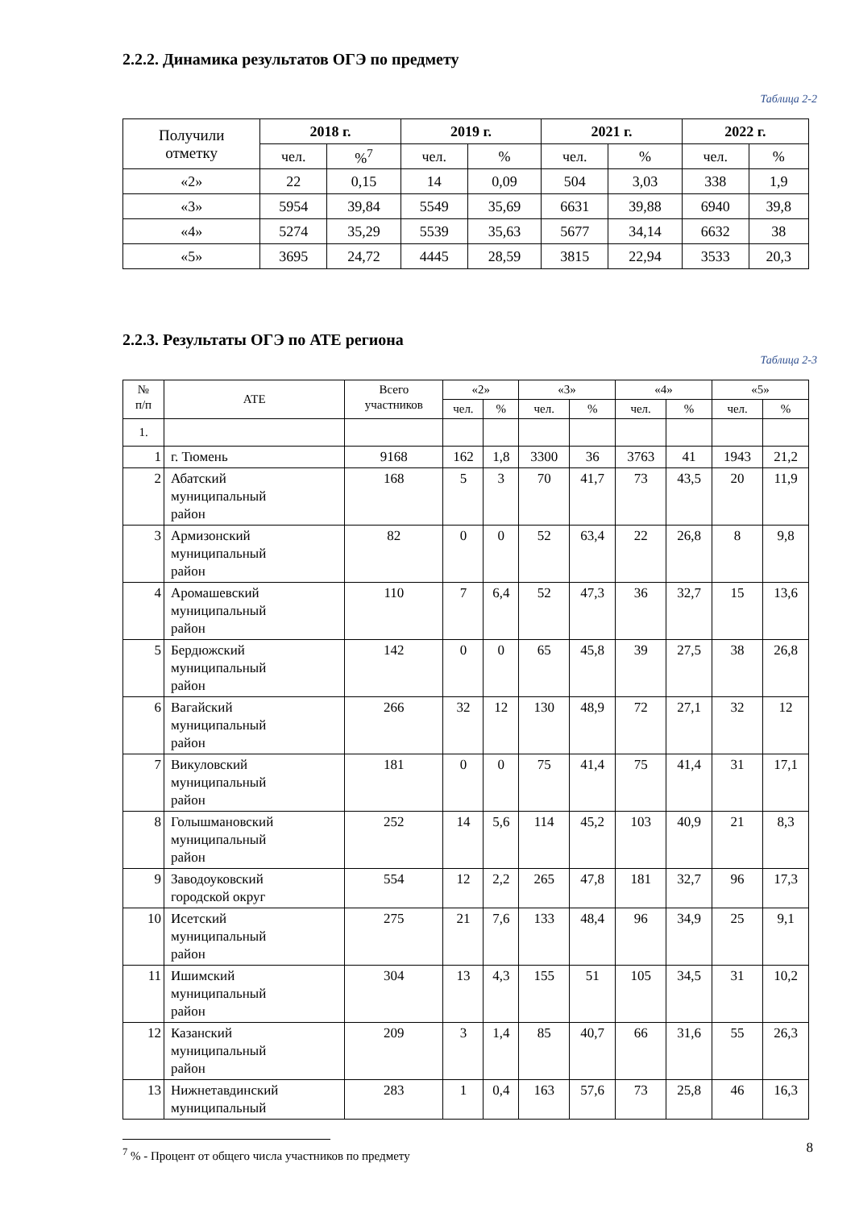2.2.2. Динамика результатов ОГЭ по предмету
Таблица 2-2
| Получили отметку | 2018 г. | | 2019 г. | | 2021 г. | | 2022 г. | |
| | чел. | %<sup>7</sup> | чел. | % | чел. | % | чел. | % |
| «2» | 22 | 0,15 | 14 | 0,09 | 504 | 3,03 | 338 | 1,9 |
| «3» | 5954 | 39,84 | 5549 | 35,69 | 6631 | 39,88 | 6940 | 39,8 |
| «4» | 5274 | 35,29 | 5539 | 35,63 | 5677 | 34,14 | 6632 | 38 |
| «5» | 3695 | 24,72 | 4445 | 28,59 | 3815 | 22,94 | 3533 | 20,3 |
2.2.3. Результаты ОГЭ по АТЕ региона
Таблица 2-3
| № п/п | АТЕ | Всего участников | «2» | | «3» | | «4» | | «5» | |
| --- | --- | --- | --- | --- | --- | --- | --- | --- | --- | --- |
| | | | чел. | % | чел. | % | чел. | % | чел. | % |
| 1. | | | | | | | | | | |
| 1 | г. Тюмень | 9168 | 162 | 1,8 | 3300 | 36 | 3763 | 41 | 1943 | 21,2 |
| 2 | Абатский муниципальный район | 168 | 5 | 3 | 70 | 41,7 | 73 | 43,5 | 20 | 11,9 |
| 3 | Армизонский муниципальный район | 82 | 0 | 0 | 52 | 63,4 | 22 | 26,8 | 8 | 9,8 |
| 4 | Аромашевский муниципальный район | 110 | 7 | 6,4 | 52 | 47,3 | 36 | 32,7 | 15 | 13,6 |
| 5 | Бердюжский муниципальный район | 142 | 0 | 0 | 65 | 45,8 | 39 | 27,5 | 38 | 26,8 |
| 6 | Вагайский муниципальный район | 266 | 32 | 12 | 130 | 48,9 | 72 | 27,1 | 32 | 12 |
| 7 | Викуловский муниципальный район | 181 | 0 | 0 | 75 | 41,4 | 75 | 41,4 | 31 | 17,1 |
| 8 | Голышмановский муниципальный район | 252 | 14 | 5,6 | 114 | 45,2 | 103 | 40,9 | 21 | 8,3 |
| 9 | Заводоуковский городской округ | 554 | 12 | 2,2 | 265 | 47,8 | 181 | 32,7 | 96 | 17,3 |
| 10 | Исетский муниципальный район | 275 | 21 | 7,6 | 133 | 48,4 | 96 | 34,9 | 25 | 9,1 |
| 11 | Ишимский муниципальный район | 304 | 13 | 4,3 | 155 | 51 | 105 | 34,5 | 31 | 10,2 |
| 12 | Казанский муниципальный район | 209 | 3 | 1,4 | 85 | 40,7 | 66 | 31,6 | 55 | 26,3 |
| 13 | Нижнетавдинский муниципальный | 283 | 1 | 0,4 | 163 | 57,6 | 73 | 25,8 | 46 | 16,3 |
<sup>7</sup> % - Процент от общего числа участников по предмету
8